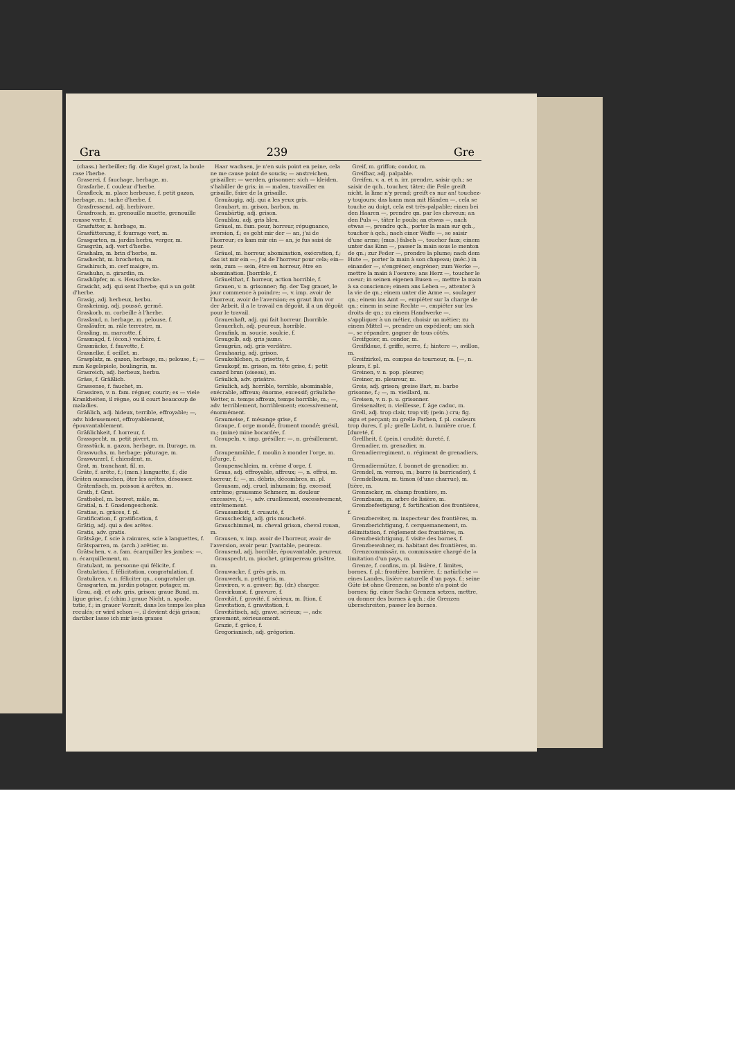Gra 239 Gre
(chass.) herbeiller; fig. die Kugel grast, la boule rase l'herbe.
Graserei, f. fauchage, herbage, m.
Grasfarbe, f. couleur d'herbe.
Grasfleck, m. place herbeuse, f. petit gazon, herbage, m.; tache d'herbe, f.
Grasfressend, adj. herbivore.
Grasfrosch, m. grenouille muette, grenouille rousse verte, f.
Grasfutter, n. herbage, m.
Grasfütterung, f. fourrage vert, m.
Grasgarten, m. jardin herbu, verger, m.
Grasgrün, adj. vert d'herbe.
Grashalm, m. brin d'herbe, m.
Grashecht, m. brocheton, m.
Grashirsch, m. cerf maigre, m.
Grashuhn, n. girardin, m.
Grashüpfer, m. s. Heuschrecke.
Grasicht, adj. qui sent l'herbe; qui a un goût d'herbe.
Grasig, adj. herbeux, herbu.
Graskeimig, adj. poussé, germé.
Graskorb, m. corbeille à l'herbe.
Grasland, n. herbage, m. pelouse, f.
Grasläufer, m. râle terrestre, m.
Grasling, m. marcotte, f.
Grasmagd, f. (écon.) vachère, f.
Grasmücke, f. fauvette, f.
Grasnelke, f. oeillet, m.
Grasplatz, m. gazon, herbage, m.; pelouse, f.; — zum Kegelspiele, boulingrin, m.
Grasreich, adj. herbeux, herbu.
Gräss, f. Gräßlich.
Grassense, f. fauchet, m.
Grassiren, v. n. fam. régner, courir; es — viele Krankheiten, il règne, ou il court beaucoup de maladies.
Gräßlich, adj. hideux, terrible, effroyable; —, adv. hideusement, effroyablement, épouvantablement.
Gräßlichkeit, f. horreur, f.
Grasspecht, m. petit pivert, m.
Grasstück, n. gazon, herbage, m. [turage, m.
Graswuchs, m. herbage; pâturage, m.
Graswurzel, f. chiendent, m.
Grat, m. tranchant, fil, m.
Gräte, f. arête, f.; (men.) languette, f.; die Gräten ausmachen, ôter les arêtes, désosser.
Grätenfisch, m. poisson à arêtes, m.
Grath, f. Grat.
Grathobel, m. bouvet, mâle, m.
Gratial, n. f. Gnadengeschenk.
Gratias, n. grâces, f. pl.
Gratification, f. gratification, f.
Grätig, adj. qui a des arêtes.
Gratis, adv. gratis.
Grätsäge, f. scie à rainures, scie à languettes, f.
Grätsparren, m. (arch.) arêtier, m.
Grätschen, v. a. fam. écarquiller les jambes; —, n. écarquillement, m.
Gratulant, m. personne qui félicite, f.
Gratulation, f. félicitation, congratulation, f.
Gratuliren, v. n. féliciter qn., congratuler qn.
Grasgarten, m. jardin potager, potager, m.
Grau, adj. et adv. gris, grison; graue Bund, m. ligue grise, f.; (chim.) graue Nicht, n. spode, tutie, f.; in grauer Vorzeit, dans les temps les plus reculés; er wird schon —, il devient déjà grison; darüber lasse ich mir kein graues
Haar wachsen, je n'en suis point en peine, cela ne me cause point de soucis; — anstreichen, grisailler; — werden, grisonner; sich — kleiden, s'habiller de gris; in — malen, travailler en grisaille, faire de la grisaille.
Grauäugig, adj. qui a les yeux gris.
Graubart, m. grison, barbon, m.
Graubärtig, adj. grison.
Graublau, adj. gris bleu.
Gräuel, m. fam. peur, horreur, répugnance, aversion, f.; es geht mir der — an, j'ai de l'horreur; es kam mir ein — an, je fus saisi de peur.
Gräuel, m. horreur, abomination, exécration, f.; das ist mir ein —, j'ai de l'horreur pour cela; ein— sein, zum — sein, être en horreur, être en abomination. [horrible, f.
Gräuelthat, f. horreur, action horrible, f.
Grauen, v. n. grisonner; fig. der Tag grauet, le jour commence à poindre; —, v. imp. avoir de l'horreur, avoir de l'aversion; es graut ihm vor der Arbeit, il a le travail en dégoût, il a un dégoût pour le travail.
Grauenhaft, adj. qui fait horreur. [horrible.
Grauerlich, adj. peureux, horrible.
Graufink, m. soucie, soulcie, f.
Graugelb, adj. gris jaune.
Graugrün, adj. gris verdâtre.
Grauhaarig, adj. grison.
Graukehlchen, n. grisette, f.
Graukopf, m. grison, m. tête grise, f.; petit canard brun (oiseau), m.
Gräulich, adv. grisâtre.
Gräulich, adj. horrible, terrible, abominable, exécrable, affreux; énorme, excessif; gräuliche Wetter, n. temps affreux, temps horrible, m.; —, adv. terriblement, horriblement; excessivement, énormément.
Graumeise, f. mésange grise, f.
Graupe, f. orge mondé, froment mondé; grésil, m.; (mine) mine bocardée, f.
Graupeln, v. imp. grésiller; —, n. grésillement, m.
Graupenmühle, f. moulin à monder l'orge, m. [d'orge, f.
Graupenschleim, m. crème d'orge, f.
Graus, adj. effroyable, affreux; —, n. effroi, m. horreur, f.; —, m. débris, décombres, m. pl.
Grausam, adj. cruel, inhumain; fig. excessif, extrême; grausame Schmerz, m. douleur excessive, f.; —, adv. cruellement, excessivement, extrêmement.
Grausamkeit, f. cruauté, f.
Grauscheckig, adj. gris moucheté.
Grauschimmel, m. cheval grison, cheval rouan, m.
Grausen, v. imp. avoir de l'horreur, avoir de l'aversion, avoir peur. [vantable, peureux.
Grausend, adj. horrible, épouvantable, peureux.
Grauspecht, m. piochet, grimpereau grisâtre, m.
Grauwacke, f. grès gris, m.
Grauwerk, n. petit-gris, m.
Graviren, v. a. graver; fig. (dr.) charger.
Gravirkunst, f. gravure, f.
Gravität, f. gravité, f. sérieux, m. [tion, f.
Gravitation, f. gravitation, f.
Gravitätisch, adj. grave, sérieux; —, adv. gravement, sérieusement.
Grazie, f. grâce, f.
Gregorianisch, adj. grégorien.
Greif, m. griffon; condor, m.
Greifbar, adj. palpable.
Greifen, v. a. et n. irr. prendre, saisir qch.; se saisir de qch., toucher, tâter; die Feile greift nicht, la lime n'y prend; greift es nur an! touchez-y toujours; das kann man mit Händen —, cela se touche au doigt, cela est très-palpable; einen bei den Haaren —, prendre qn. par les cheveux; an den Puls —, tâter le pouls; an etwas —, nach etwas —, prendre qch., porter la main sur qch., toucher à qch.; nach einer Waffe —, se saisir d'une arme; (mus.) falsch —, toucher faux; einem unter das Kinn —, passer la main sous le menton de qn.; zur Feder —, prendre la plume; nach dem Hute —, porter la main à son chapeau; (méc.) in einander —, s'engréner, engréner; zum Werke —, mettre la main à l'oeuvre; ans Herz —, toucher le coeur; in seinen eigenen Busen —, mettre la main à sa conscience; einem ans Leben —, attenter à la vie de qn.; einem unter die Arme —, soulager qn.; einem ins Amt —, empiéter sur la charge de qn.; einem in seine Rechte —, empiéter sur les droits de qn.; zu einem Handwerke —, s'appliquer à un métier, choisir un métier; zu einem Mittel —, prendre un expédient; um sich —, se répandre, gagner de tous côtés.
Greifgeier, m. condor, m.
Greifklaue, f. griffe, serre, f.; hintere —, avillon, m.
Greifzirkel, m. compas de tourneur, m. [—, n. pleurs, f. pl.
Greinen, v. n. pop. pleurer;
Greiner, m. pleureur, m.
Greis, adj. grison; greise Bart, m. barbe grisonne, f.; —, m. vieillard, m.
Greisen, v. n. p. u. grisonner.
Greisenalter, n. vieillesse, f. âge caduc, m.
Grell, adj. trop clair, trop vif; (pein.) cru; fig. aigu et perçant; zu grelle Farben, f. pl. couleurs trop dures, f. pl.; grelle Licht, n. lumière crue, f. [dureté, f.
Grellheit, f. (pein.) crudité; dureté, f.
Grenadier, m. grenadier, m.
Grenadierregiment, n. régiment de grenadiers, m.
Grenadiermütze, f. bonnet de grenadier, m.
Grendel, m. verrou, m.; barre (à barricader), f.
Grendelbaum, m. timon (d'une charrue), m. [tière, m.
Grenzacker, m. champ frontière, m.
Grenzbaum, m. arbre de lisière, m.
Grenzbefestigung, f. fortification des frontières, f.
Grenzbereiter, m. inspecteur des frontières, m.
Grenzberichtigung, f. cerquemanement, m. délimitation, f. réglement des frontières, m.
Grenzbesichtigung, f. visite des bornes, f.
Grenzbewohner, m. habitant des frontières, m.
Grenzcommissär, m. commissaire chargé de la limitation d'un pays, m.
Grenze, f. confins, m. pl. lisière, f. limites, bornes, f. pl.; frontière, barrière, f.; natürliche — eines Landes, lisière naturelle d'un pays, f.; seine Güte ist ohne Grenzen, sa bonté n'a point de bornes; fig. einer Sache Grenzen setzen, mettre, ou donner des bornes à qch.; die Grenzen überschreiten, passer les bornes.